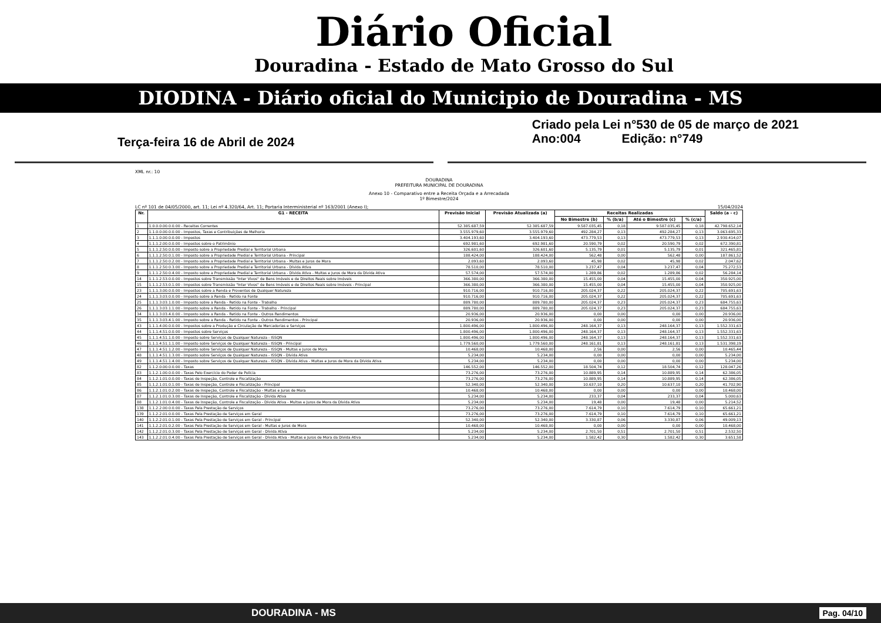Diário Oficial
Douradina - Estado de Mato Grosso do Sul
DIODINA - Diário oficial do Municipio de Douradina - MS
Terça-feira 16 de Abril de 2024
Criado pela Lei n°530 de 05 de março de 2021
Ano:004 Edição: n°749
XML nr.: 10
DOURADINA
PREFEITURA MUNICIPAL DE DOURADINA
Anexo 10 - Comparativo entre a Receita Orçada e a Arrecadada
1º Bimestre/2024
LC nº 101 de 04/05/2000, art. 11; Lei nº 4.320/64, Art. 11; Portaria Interministerial nº 163/2001 (Anexo I); 15/04/2024
| Nr. | G1 - RECEITA | Previsão Inicial | Previsão Atualizada (a) | Receitas Realizadas | | | | Saldo (a - c) |
| --- | --- | --- | --- | --- | --- | --- | --- | --- |
| | | | | No Bimestre (b) | % (b/a) | Até o Bimestre (c) | % (c/a) | |
| 1 | 1.0.0.0.00.0.0.00 - Receitas Correntes | 52.385.687,59 | 52.385.687,59 | 9.587.035,45 | 0,18 | 9.587.035,45 | 0,18 | 42.798.652,14 |
| 2 | 1.1.0.0.00.0.0.00 - Impostos, Taxas e Contribuições de Melhoria | 3.555.979,60 | 3.555.979,60 | 492.284,27 | 0,13 | 492.284,27 | 0,13 | 3.063.695,33 |
| 3 | 1.1.1.0.00.0.0.00 - Impostos | 3.404.193,60 | 3.404.193,60 | 473.779,53 | 0,13 | 473.779,53 | 0,13 | 2.930.414,07 |
| 4 | 1.1.1.2.00.0.0.00 - Impostos sobre o Patrimônio | 692.981,60 | 692.981,60 | 20.590,79 | 0,02 | 20.590,79 | 0,02 | 672.390,81 |
| 5 | 1.1.1.2.50.0.0.00 - Imposto sobre a Propriedade Predial e Territorial Urbana | 326.601,60 | 326.601,60 | 5.135,79 | 0,01 | 5.135,79 | 0,01 | 321.465,81 |
| 6 | 1.1.1.2.50.0.1.00 - Imposto sobre a Propriedade Predial e Territorial Urbana - Principal | 188.424,00 | 188.424,00 | 562,48 | 0,00 | 562,48 | 0,00 | 187.861,52 |
| 7 | 1.1.1.2.50.0.2.00 - Imposto sobre a Propriedade Predial e Territorial Urbana - Multas e Juros de Mora | 2.093,60 | 2.093,60 | 45,98 | 0,02 | 45,98 | 0,02 | 2.047,62 |
| 8 | 1.1.1.2.50.0.3.00 - Imposto sobre a Propriedade Predial e Territorial Urbana - Dívida Ativa | 78.510,00 | 78.510,00 | 3.237,47 | 0,04 | 3.237,47 | 0,04 | 75.272,53 |
| 9 | 1.1.1.2.50.0.4.00 - Imposto sobre a Propriedade Predial e Territorial Urbana - Dívida Ativa - Multas e Juros de Mora da Dívida Ativa | 57.574,00 | 57.574,00 | 1.289,86 | 0,02 | 1.289,86 | 0,02 | 56.284,14 |
| 14 | 1.1.1.2.53.0.0.00 - Impostos sobre Transmissão "Inter Vivos" de Bens Imóveis e de Direitos Reais sobre Imóveis | 366.380,00 | 366.380,00 | 15.455,00 | 0,04 | 15.455,00 | 0,04 | 350.925,00 |
| 15 | 1.1.1.2.53.0.1.00 - Impostos sobre Transmissão "Inter Vivos" de Bens Imóveis e de Direitos Reais sobre Imóveis - Principal | 366.380,00 | 366.380,00 | 15.455,00 | 0,04 | 15.455,00 | 0,04 | 350.925,00 |
| 23 | 1.1.1.3.00.0.0.00 - Impostos sobre a Renda e Proventos de Qualquer Natureza | 910.716,00 | 910.716,00 | 205.024,37 | 0,22 | 205.024,37 | 0,22 | 705.691,63 |
| 24 | 1.1.1.3.03.0.0.00 - Imposto sobre a Renda - Retido na Fonte | 910.716,00 | 910.716,00 | 205.024,37 | 0,22 | 205.024,37 | 0,22 | 705.691,63 |
| 25 | 1.1.1.3.03.1.0.00 - Imposto sobre a Renda - Retido na Fonte - Trabalho | 889.780,00 | 889.780,00 | 205.024,37 | 0,23 | 205.024,37 | 0,23 | 684.755,63 |
| 26 | 1.1.1.3.03.1.1.00 - Imposto sobre a Renda - Retido na Fonte - Trabalho - Principal | 889.780,00 | 889.780,00 | 205.024,37 | 0,23 | 205.024,37 | 0,23 | 684.755,63 |
| 34 | 1.1.1.3.03.4.0.00 - Imposto sobre a Renda - Retido na Fonte - Outros Rendimentos | 20.936,00 | 20.936,00 | 0,00 | 0,00 | 0,00 | 0,00 | 20.936,00 |
| 35 | 1.1.1.3.03.4.1.00 - Imposto sobre a Renda - Retido na Fonte - Outros Rendimentos - Principal | 20.936,00 | 20.936,00 | 0,00 | 0,00 | 0,00 | 0,00 | 20.936,00 |
| 43 | 1.1.1.4.00.0.0.00 - Impostos sobre a Produção e Circulação de Mercadorias e Serviços | 1.800.496,00 | 1.800.496,00 | 248.164,37 | 0,13 | 248.164,37 | 0,13 | 1.552.331,63 |
| 44 | 1.1.1.4.51.0.0.00 - Impostos sobre Serviços | 1.800.496,00 | 1.800.496,00 | 248.164,37 | 0,13 | 248.164,37 | 0,13 | 1.552.331,63 |
| 45 | 1.1.1.4.51.1.0.00 - Imposto sobre Serviços de Qualquer Natureza - ISSQN | 1.800.496,00 | 1.800.496,00 | 248.164,37 | 0,13 | 248.164,37 | 0,13 | 1.552.331,63 |
| 46 | 1.1.1.4.51.1.1.00 - Imposto sobre Serviços de Qualquer Natureza - ISSQN - Principal | 1.779.560,00 | 1.779.560,00 | 248.161,81 | 0,13 | 248.161,81 | 0,13 | 1.531.398,19 |
| 47 | 1.1.1.4.51.1.2.00 - Imposto sobre Serviços de Qualquer Natureza - ISSQN - Multas e Juros de Mora | 10.468,00 | 10.468,00 | 2,56 | 0,00 | 2,56 | 0,00 | 10.465,44 |
| 48 | 1.1.1.4.51.1.3.00 - Imposto sobre Serviços de Qualquer Natureza - ISSQN - Dívida Ativa | 5.234,00 | 5.234,00 | 0,00 | 0,00 | 0,00 | 0,00 | 5.234,00 |
| 49 | 1.1.1.4.51.1.4.00 - Imposto sobre Serviços de Qualquer Natureza - ISSQN - Dívida Ativa - Multas e Juros de Mora da Dívida Ativa | 5.234,00 | 5.234,00 | 0,00 | 0,00 | 0,00 | 0,00 | 5.234,00 |
| 82 | 1.1.2.0.00.0.0.00 - Taxas | 146.552,00 | 146.552,00 | 18.504,74 | 0,12 | 18.504,74 | 0,12 | 128.047,26 |
| 83 | 1.1.2.1.00.0.0.00 - Taxas Pelo Exercício do Poder de Polícia | 73.276,00 | 73.276,00 | 10.889,95 | 0,14 | 10.889,95 | 0,14 | 62.386,05 |
| 84 | 1.1.2.1.01.0.0.00 - Taxas de Inspeção, Controle e Fiscalização | 73.276,00 | 73.276,00 | 10.889,95 | 0,14 | 10.889,95 | 0,14 | 62.386,05 |
| 85 | 1.1.2.1.01.0.1.00 - Taxas de Inspeção, Controle e Fiscalização - Principal | 52.340,00 | 52.340,00 | 10.637,10 | 0,20 | 10.637,10 | 0,20 | 41.702,90 |
| 86 | 1.1.2.1.01.0.2.00 - Taxas de Inspeção, Controle e Fiscalização - Multas e Juros de Mora | 10.468,00 | 10.468,00 | 0,00 | 0,00 | 0,00 | 0,00 | 10.468,00 |
| 87 | 1.1.2.1.01.0.3.00 - Taxas de Inspeção, Controle e Fiscalização - Dívida Ativa | 5.234,00 | 5.234,00 | 233,37 | 0,04 | 233,37 | 0,04 | 5.000,63 |
| 88 | 1.1.2.1.01.0.4.00 - Taxas de Inspeção, Controle e Fiscalização - Dívida Ativa - Multas e Juros de Mora da Dívida Ativa | 5.234,00 | 5.234,00 | 19,48 | 0,00 | 19,48 | 0,00 | 5.214,52 |
| 138 | 1.1.2.2.00.0.0.00 - Taxas Pela Prestação de Serviços | 73.276,00 | 73.276,00 | 7.614,79 | 0,10 | 7.614,79 | 0,10 | 65.661,21 |
| 139 | 1.1.2.2.01.0.0.00 - Taxas Pela Prestação de Serviços em Geral | 73.276,00 | 73.276,00 | 7.614,79 | 0,10 | 7.614,79 | 0,10 | 65.661,21 |
| 140 | 1.1.2.2.01.0.1.00 - Taxas Pela Prestação de Serviços em Geral - Principal | 52.340,00 | 52.340,00 | 3.330,87 | 0,06 | 3.330,87 | 0,06 | 49.009,13 |
| 141 | 1.1.2.2.01.0.2.00 - Taxas Pela Prestação de Serviços em Geral - Multas e Juros de Mora | 10.468,00 | 10.468,00 | 0,00 | 0,00 | 0,00 | 0,00 | 10.468,00 |
| 142 | 1.1.2.2.01.0.3.00 - Taxas Pela Prestação de Serviços em Geral - Dívida Ativa | 5.234,00 | 5.234,00 | 2.701,50 | 0,51 | 2.701,50 | 0,51 | 2.532,50 |
| 143 | 1.1.2.2.01.0.4.00 - Taxas Pela Prestação de Serviços em Geral - Dívida Ativa - Multas e Juros de Mora da Dívida Ativa | 5.234,00 | 5.234,00 | 1.582,42 | 0,30 | 1.582,42 | 0,30 | 3.651,58 |
DOURADINA - MS Pag. 04/10